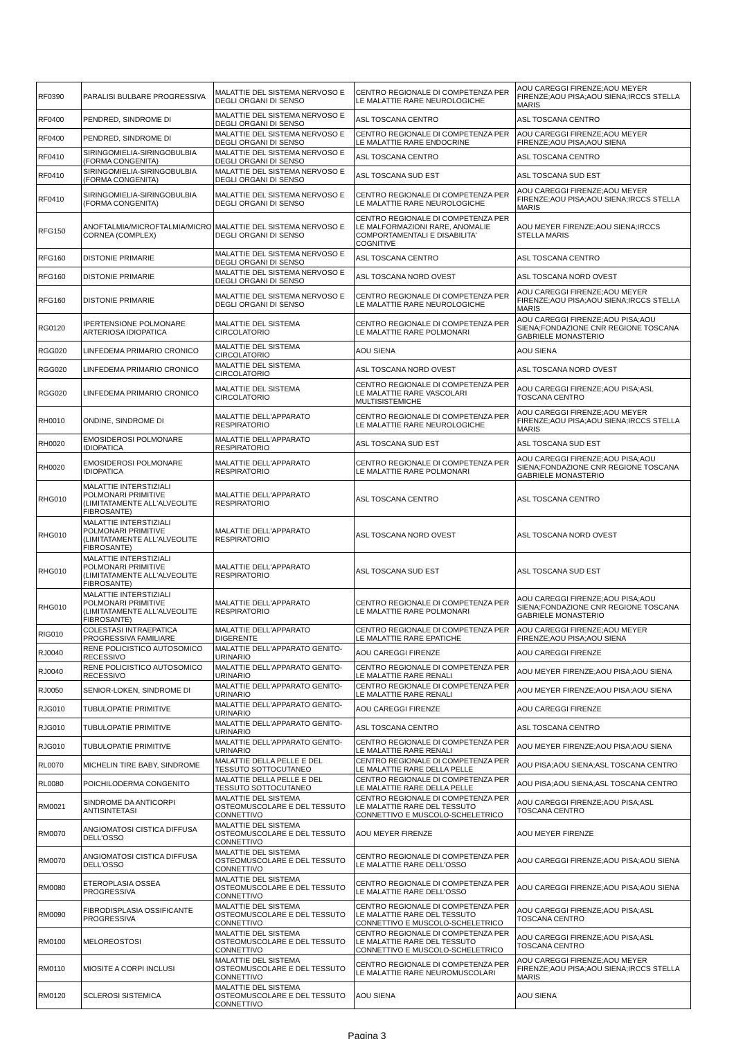| RF0390 | PARALISI BULBARE PROGRESSIVA | MALATTIE DEL SISTEMA NERVOSO E DEGLI ORGANI DI SENSO | CENTRO REGIONALE DI COMPETENZA PER LE MALATTIE RARE NEUROLOGICHE | AOU CAREGGI FIRENZE;AOU MEYER FIRENZE;AOU PISA;AOU SIENA;IRCCS STELLA MARIS |
| RF0400 | PENDRED, SINDROME DI | MALATTIE DEL SISTEMA NERVOSO E DEGLI ORGANI DI SENSO | ASL TOSCANA CENTRO | ASL TOSCANA CENTRO |
| RF0400 | PENDRED, SINDROME DI | MALATTIE DEL SISTEMA NERVOSO E DEGLI ORGANI DI SENSO | CENTRO REGIONALE DI COMPETENZA PER LE MALATTIE RARE ENDOCRINE | AOU CAREGGI FIRENZE;AOU MEYER FIRENZE;AOU PISA;AOU SIENA |
| RF0410 | SIRINGOMIELIA-SIRINGOBULBIA (FORMA CONGENITA) | MALATTIE DEL SISTEMA NERVOSO E DEGLI ORGANI DI SENSO | ASL TOSCANA CENTRO | ASL TOSCANA CENTRO |
| RF0410 | SIRINGOMIELIA-SIRINGOBULBIA (FORMA CONGENITA) | MALATTIE DEL SISTEMA NERVOSO E DEGLI ORGANI DI SENSO | ASL TOSCANA SUD EST | ASL TOSCANA SUD EST |
| RF0410 | SIRINGOMIELIA-SIRINGOBULBIA (FORMA CONGENITA) | MALATTIE DEL SISTEMA NERVOSO E DEGLI ORGANI DI SENSO | CENTRO REGIONALE DI COMPETENZA PER LE MALATTIE RARE NEUROLOGICHE | AOU CAREGGI FIRENZE;AOU MEYER FIRENZE;AOU PISA;AOU SIENA;IRCCS STELLA MARIS |
| RFG150 | ANOFTALMIA/MICROFTALMIA/MICRO CORNEA (COMPLEX) | MALATTIE DEL SISTEMA NERVOSO E DEGLI ORGANI DI SENSO | CENTRO REGIONALE DI COMPETENZA PER LE MALFORMAZIONI RARE, ANOMALIE COMPORTAMENTALI E DISABILITA' COGNITIVE | AOU MEYER FIRENZE;AOU SIENA;IRCCS STELLA MARIS |
| RFG160 | DISTONIE PRIMARIE | MALATTIE DEL SISTEMA NERVOSO E DEGLI ORGANI DI SENSO | ASL TOSCANA CENTRO | ASL TOSCANA CENTRO |
| RFG160 | DISTONIE PRIMARIE | MALATTIE DEL SISTEMA NERVOSO E DEGLI ORGANI DI SENSO | ASL TOSCANA NORD OVEST | ASL TOSCANA NORD OVEST |
| RFG160 | DISTONIE PRIMARIE | MALATTIE DEL SISTEMA NERVOSO E DEGLI ORGANI DI SENSO | CENTRO REGIONALE DI COMPETENZA PER LE MALATTIE RARE NEUROLOGICHE | AOU CAREGGI FIRENZE;AOU MEYER FIRENZE;AOU PISA;AOU SIENA;IRCCS STELLA MARIS |
| RG0120 | IPERTENSIONE POLMONARE ARTERIOSA IDIOPATICA | MALATTIE DEL SISTEMA CIRCOLATORIO | CENTRO REGIONALE DI COMPETENZA PER LE MALATTIE RARE POLMONARI | AOU CAREGGI FIRENZE;AOU PISA;AOU SIENA;FONDAZIONE CNR REGIONE TOSCANA GABRIELE MONASTERIO |
| RGG020 | LINFEDEMA PRIMARIO CRONICO | MALATTIE DEL SISTEMA CIRCOLATORIO | AOU SIENA | AOU SIENA |
| RGG020 | LINFEDEMA PRIMARIO CRONICO | MALATTIE DEL SISTEMA CIRCOLATORIO | ASL TOSCANA NORD OVEST | ASL TOSCANA NORD OVEST |
| RGG020 | LINFEDEMA PRIMARIO CRONICO | MALATTIE DEL SISTEMA CIRCOLATORIO | CENTRO REGIONALE DI COMPETENZA PER LE MALATTIE RARE VASCOLARI MULTISISTEMICHE | AOU CAREGGI FIRENZE;AOU PISA;ASL TOSCANA CENTRO |
| RH0010 | ONDINE, SINDROME DI | MALATTIE DELL'APPARATO RESPIRATORIO | CENTRO REGIONALE DI COMPETENZA PER LE MALATTIE RARE NEUROLOGICHE | AOU CAREGGI FIRENZE;AOU MEYER FIRENZE;AOU PISA;AOU SIENA;IRCCS STELLA MARIS |
| RH0020 | EMOSIDEROSI POLMONARE IDIOPATICA | MALATTIE DELL'APPARATO RESPIRATORIO | ASL TOSCANA SUD EST | ASL TOSCANA SUD EST |
| RH0020 | EMOSIDEROSI POLMONARE IDIOPATICA | MALATTIE DELL'APPARATO RESPIRATORIO | CENTRO REGIONALE DI COMPETENZA PER LE MALATTIE RARE POLMONARI | AOU CAREGGI FIRENZE;AOU PISA;AOU SIENA;FONDAZIONE CNR REGIONE TOSCANA GABRIELE MONASTERIO |
| RHG010 | MALATTIE INTERSTIZIALI POLMONARI PRIMITIVE (LIMITATAMENTE ALL'ALVEOLITE FIBROSANTE) | MALATTIE DELL'APPARATO RESPIRATORIO | ASL TOSCANA CENTRO | ASL TOSCANA CENTRO |
| RHG010 | MALATTIE INTERSTIZIALI POLMONARI PRIMITIVE (LIMITATAMENTE ALL'ALVEOLITE FIBROSANTE) | MALATTIE DELL'APPARATO RESPIRATORIO | ASL TOSCANA NORD OVEST | ASL TOSCANA NORD OVEST |
| RHG010 | MALATTIE INTERSTIZIALI POLMONARI PRIMITIVE (LIMITATAMENTE ALL'ALVEOLITE FIBROSANTE) | MALATTIE DELL'APPARATO RESPIRATORIO | ASL TOSCANA SUD EST | ASL TOSCANA SUD EST |
| RHG010 | MALATTIE INTERSTIZIALI POLMONARI PRIMITIVE (LIMITATAMENTE ALL'ALVEOLITE FIBROSANTE) | MALATTIE DELL'APPARATO RESPIRATORIO | CENTRO REGIONALE DI COMPETENZA PER LE MALATTIE RARE POLMONARI | AOU CAREGGI FIRENZE;AOU PISA;AOU SIENA;FONDAZIONE CNR REGIONE TOSCANA GABRIELE MONASTERIO |
| RIG010 | COLESTASI INTRAEPATICA PROGRESSIVA FAMILIARE | MALATTIE DELL'APPARATO DIGERENTE | CENTRO REGIONALE DI COMPETENZA PER LE MALATTIE RARE EPATICHE | AOU CAREGGI FIRENZE;AOU MEYER FIRENZE;AOU PISA;AOU SIENA |
| RJ0040 | RENE POLICISTICO AUTOSOMICO RECESSIVO | MALATTIE DELL'APPARATO GENITO-URINARIO | AOU CAREGGI FIRENZE | AOU CAREGGI FIRENZE |
| RJ0040 | RENE POLICISTICO AUTOSOMICO RECESSIVO | MALATTIE DELL'APPARATO GENITO-URINARIO | CENTRO REGIONALE DI COMPETENZA PER LE MALATTIE RARE RENALI | AOU MEYER FIRENZE;AOU PISA;AOU SIENA |
| RJ0050 | SENIOR-LOKEN, SINDROME DI | MALATTIE DELL'APPARATO GENITO-URINARIO | CENTRO REGIONALE DI COMPETENZA PER LE MALATTIE RARE RENALI | AOU MEYER FIRENZE;AOU PISA;AOU SIENA |
| RJG010 | TUBULOPATIE PRIMITIVE | MALATTIE DELL'APPARATO GENITO-URINARIO | AOU CAREGGI FIRENZE | AOU CAREGGI FIRENZE |
| RJG010 | TUBULOPATIE PRIMITIVE | MALATTIE DELL'APPARATO GENITO-URINARIO | ASL TOSCANA CENTRO | ASL TOSCANA CENTRO |
| RJG010 | TUBULOPATIE PRIMITIVE | MALATTIE DELL'APPARATO GENITO-URINARIO | CENTRO REGIONALE DI COMPETENZA PER LE MALATTIE RARE RENALI | AOU MEYER FIRENZE;AOU PISA;AOU SIENA |
| RL0070 | MICHELIN TIRE BABY, SINDROME | MALATTIE DELLA PELLE E DEL TESSUTO SOTTOCUTANEO | CENTRO REGIONALE DI COMPETENZA PER LE MALATTIE RARE DELLA PELLE | AOU PISA;AOU SIENA;ASL TOSCANA CENTRO |
| RL0080 | POICHILODERMA CONGENITO | MALATTIE DELLA PELLE E DEL TESSUTO SOTTOCUTANEO | CENTRO REGIONALE DI COMPETENZA PER LE MALATTIE RARE DELLA PELLE | AOU PISA;AOU SIENA;ASL TOSCANA CENTRO |
| RM0021 | SINDROME DA ANTICORPI ANTISINTETASI | MALATTIE DEL SISTEMA OSTEOMUSCOLARE E DEL TESSUTO CONNETTIVO | CENTRO REGIONALE DI COMPETENZA PER LE MALATTIE RARE DEL TESSUTO CONNETTIVO E MUSCOLO-SCHELETRICO | AOU CAREGGI FIRENZE;AOU PISA;ASL TOSCANA CENTRO |
| RM0070 | ANGIOMATOSI CISTICA DIFFUSA DELL'OSSO | MALATTIE DEL SISTEMA OSTEOMUSCOLARE E DEL TESSUTO CONNETTIVO | AOU MEYER FIRENZE | AOU MEYER FIRENZE |
| RM0070 | ANGIOMATOSI CISTICA DIFFUSA DELL'OSSO | MALATTIE DEL SISTEMA OSTEOMUSCOLARE E DEL TESSUTO CONNETTIVO | CENTRO REGIONALE DI COMPETENZA PER LE MALATTIE RARE DELL'OSSO | AOU CAREGGI FIRENZE;AOU PISA;AOU SIENA |
| RM0080 | ETEROPLASIA OSSEA PROGRESSIVA | MALATTIE DEL SISTEMA OSTEOMUSCOLARE E DEL TESSUTO CONNETTIVO | CENTRO REGIONALE DI COMPETENZA PER LE MALATTIE RARE DELL'OSSO | AOU CAREGGI FIRENZE;AOU PISA;AOU SIENA |
| RM0090 | FIBRODISPLASIA OSSIFICANTE PROGRESSIVA | MALATTIE DEL SISTEMA OSTEOMUSCOLARE E DEL TESSUTO CONNETTIVO | CENTRO REGIONALE DI COMPETENZA PER LE MALATTIE RARE DEL TESSUTO CONNETTIVO E MUSCOLO-SCHELETRICO | AOU CAREGGI FIRENZE;AOU PISA;ASL TOSCANA CENTRO |
| RM0100 | MELOREOSTOSI | MALATTIE DEL SISTEMA OSTEOMUSCOLARE E DEL TESSUTO CONNETTIVO | CENTRO REGIONALE DI COMPETENZA PER LE MALATTIE RARE DEL TESSUTO CONNETTIVO E MUSCOLO-SCHELETRICO | AOU CAREGGI FIRENZE;AOU PISA;ASL TOSCANA CENTRO |
| RM0110 | MIOSITE A CORPI INCLUSI | MALATTIE DEL SISTEMA OSTEOMUSCOLARE E DEL TESSUTO CONNETTIVO | CENTRO REGIONALE DI COMPETENZA PER LE MALATTIE RARE NEUROMUSCOLARI | AOU CAREGGI FIRENZE;AOU MEYER FIRENZE;AOU PISA;AOU SIENA;IRCCS STELLA MARIS |
| RM0120 | SCLEROSI SISTEMICA | MALATTIE DEL SISTEMA OSTEOMUSCOLARE E DEL TESSUTO CONNETTIVO | AOU SIENA | AOU SIENA |
Pagina 3